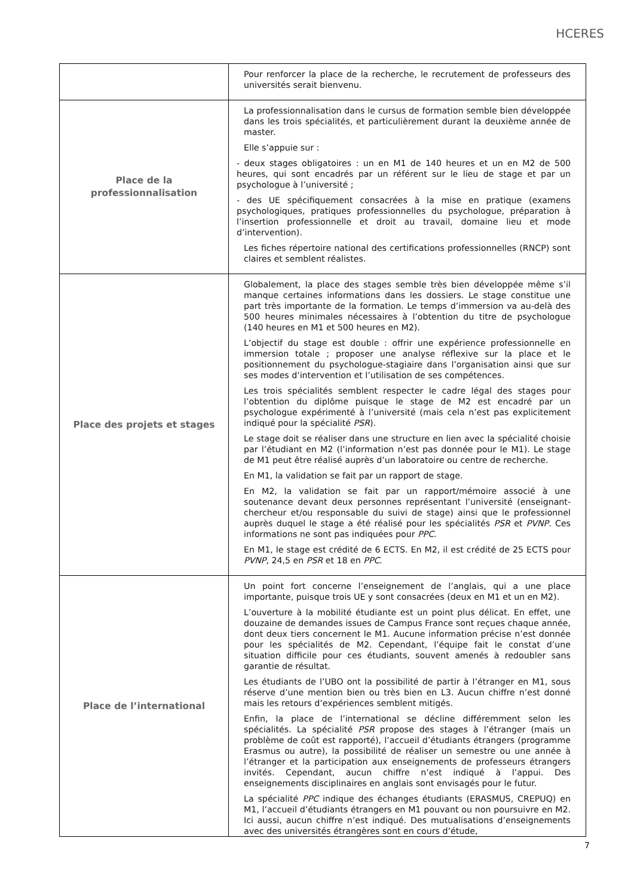HCERES
| | Pour renforcer la place de la recherche, le recrutement de professeurs des universités serait bienvenu. |
| Place de la professionnalisation | La professionnalisation dans le cursus de formation semble bien développée dans les trois spécialités, et particulièrement durant la deuxième année de master. Elle s’appuie sur : - deux stages obligatoires : un en M1 de 140 heures et un en M2 de 500 heures, qui sont encadrés par un référent sur le lieu de stage et par un psychologue à l’université ; - des UE spécifiquement consacrées à la mise en pratique (examens psychologiques, pratiques professionnelles du psychologue, préparation à l’insertion professionnelle et droit au travail, domaine lieu et mode d’intervention). Les fiches répertoire national des certifications professionnelles (RNCP) sont claires et semblent réalistes. |
| Place des projets et stages | Globalement, la place des stages semble très bien développée même s’il manque certaines informations dans les dossiers. Le stage constitue une part très importante de la formation. Le temps d’immersion va au-delà des 500 heures minimales nécessaires à l’obtention du titre de psychologue (140 heures en M1 et 500 heures en M2). L’objectif du stage est double : offrir une expérience professionnelle en immersion totale ; proposer une analyse réflexive sur la place et le positionnement du psychologue-stagiaire dans l’organisation ainsi que sur ses modes d’intervention et l’utilisation de ses compétences. Les trois spécialités semblent respecter le cadre légal des stages pour l’obtention du diplôme puisque le stage de M2 est encadré par un psychologue expérimenté à l’université (mais cela n’est pas explicitement indiqué pour la spécialité PSR ). Le stage doit se réaliser dans une structure en lien avec la spécialité choisie par l’étudiant en M2 (l’information n’est pas donnée pour le M1). Le stage de M1 peut être réalisé auprès d’un laboratoire ou centre de recherche. En M1, la validation se fait par un rapport de stage. En M2, la validation se fait par un rapport/mémoire associé à une soutenance devant deux personnes représentant l’université (enseignant-chercheur et/ou responsable du suivi de stage) ainsi que le professionnel auprès duquel le stage a été réalisé pour les spécialités PSR et PVNP . Ces informations ne sont pas indiquées pour PPC . En M1, le stage est crédité de 6 ECTS. En M2, il est crédité de 25 ECTS pour PVNP , 24,5 en PSR et 18 en PPC . |
| Place de l’international | Un point fort concerne l’enseignement de l’anglais, qui a une place importante, puisque trois UE y sont consacrées (deux en M1 et un en M2). L’ouverture à la mobilité étudiante est un point plus délicat. En effet, une douzaine de demandes issues de Campus France sont reçues chaque année, dont deux tiers concernent le M1. Aucune information précise n’est donnée pour les spécialités de M2. Cependant, l’équipe fait le constat d’une situation difficile pour ces étudiants, souvent amenés à redoubler sans garantie de résultat. Les étudiants de l’UBO ont la possibilité de partir à l’étranger en M1, sous réserve d’une mention bien ou très bien en L3. Aucun chiffre n’est donné mais les retours d’expériences semblent mitigés. Enfin, la place de l’international se décline différemment selon les spécialités. La spécialité PSR propose des stages à l’étranger (mais un problème de coût est rapporté), l’accueil d’étudiants étrangers (programme Erasmus ou autre), la possibilité de réaliser un semestre ou une année à l’étranger et la participation aux enseignements de professeurs étrangers invités. Cependant, aucun chiffre n’est indiqué à l’appui. Des enseignements disciplinaires en anglais sont envisagés pour le futur. La spécialité PPC indique des échanges étudiants (ERASMUS, CREPUQ) en M1, l’accueil d’étudiants étrangers en M1 pouvant ou non poursuivre en M2. Ici aussi, aucun chiffre n’est indiqué. Des mutualisations d’enseignements avec des universités étrangères sont en cours d’étude, |
7